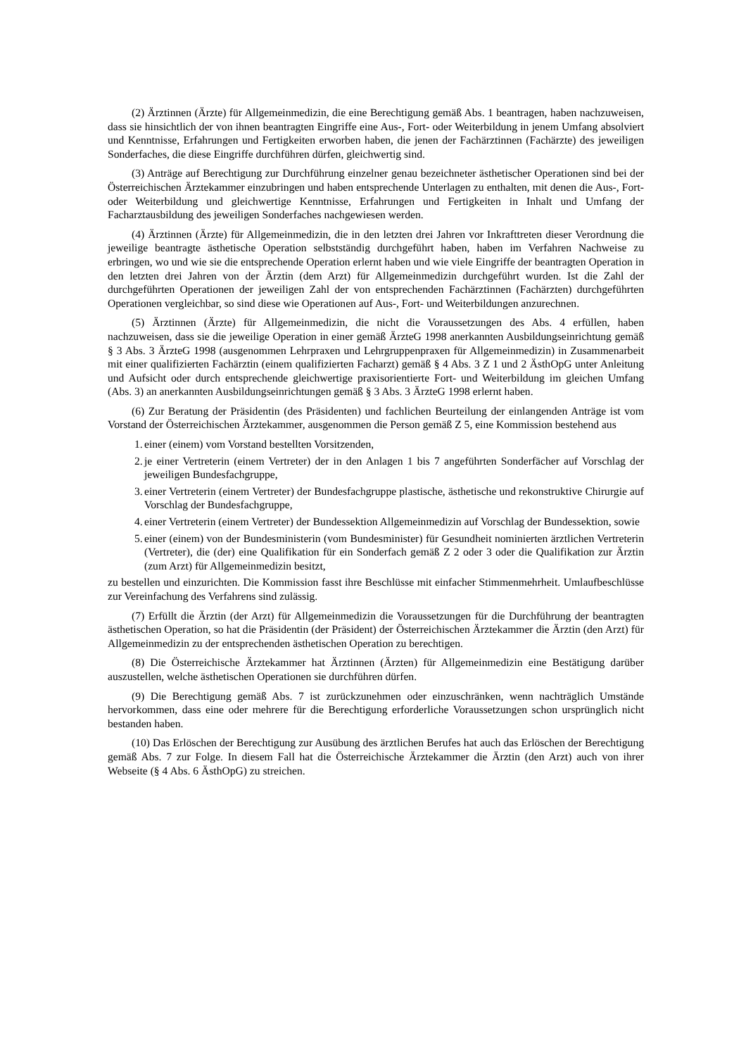(2) Ärztinnen (Ärzte) für Allgemeinmedizin, die eine Berechtigung gemäß Abs. 1 beantragen, haben nachzuweisen, dass sie hinsichtlich der von ihnen beantragten Eingriffe eine Aus-, Fort- oder Weiterbildung in jenem Umfang absolviert und Kenntnisse, Erfahrungen und Fertigkeiten erworben haben, die jenen der Fachärztinnen (Fachärzte) des jeweiligen Sonderfaches, die diese Eingriffe durchführen dürfen, gleichwertig sind.
(3) Anträge auf Berechtigung zur Durchführung einzelner genau bezeichneter ästhetischer Operationen sind bei der Österreichischen Ärztekammer einzubringen und haben entsprechende Unterlagen zu enthalten, mit denen die Aus-, Fort- oder Weiterbildung und gleichwertige Kenntnisse, Erfahrungen und Fertigkeiten in Inhalt und Umfang der Facharztausbildung des jeweiligen Sonderfaches nachgewiesen werden.
(4) Ärztinnen (Ärzte) für Allgemeinmedizin, die in den letzten drei Jahren vor Inkrafttreten dieser Verordnung die jeweilige beantragte ästhetische Operation selbstständig durchgeführt haben, haben im Verfahren Nachweise zu erbringen, wo und wie sie die entsprechende Operation erlernt haben und wie viele Eingriffe der beantragten Operation in den letzten drei Jahren von der Ärztin (dem Arzt) für Allgemeinmedizin durchgeführt wurden. Ist die Zahl der durchgeführten Operationen der jeweiligen Zahl der von entsprechenden Fachärztinnen (Fachärzten) durchgeführten Operationen vergleichbar, so sind diese wie Operationen auf Aus-, Fort- und Weiterbildungen anzurechnen.
(5) Ärztinnen (Ärzte) für Allgemeinmedizin, die nicht die Voraussetzungen des Abs. 4 erfüllen, haben nachzuweisen, dass sie die jeweilige Operation in einer gemäß ÄrzteG 1998 anerkannten Ausbildungseinrichtung gemäß § 3 Abs. 3 ÄrzteG 1998 (ausgenommen Lehrpraxen und Lehrgruppenpraxen für Allgemeinmedizin) in Zusammenarbeit mit einer qualifizierten Fachärztin (einem qualifizierten Facharzt) gemäß § 4 Abs. 3 Z 1 und 2 ÄsthOpG unter Anleitung und Aufsicht oder durch entsprechende gleichwertige praxisorientierte Fort- und Weiterbildung im gleichen Umfang (Abs. 3) an anerkannten Ausbildungseinrichtungen gemäß § 3 Abs. 3 ÄrzteG 1998 erlernt haben.
(6) Zur Beratung der Präsidentin (des Präsidenten) und fachlichen Beurteilung der einlangenden Anträge ist vom Vorstand der Österreichischen Ärztekammer, ausgenommen die Person gemäß Z 5, eine Kommission bestehend aus
1. einer (einem) vom Vorstand bestellten Vorsitzenden,
2. je einer Vertreterin (einem Vertreter) der in den Anlagen 1 bis 7 angeführten Sonderfächer auf Vorschlag der jeweiligen Bundesfachgruppe,
3. einer Vertreterin (einem Vertreter) der Bundesfachgruppe plastische, ästhetische und rekonstruktive Chirurgie auf Vorschlag der Bundesfachgruppe,
4. einer Vertreterin (einem Vertreter) der Bundessektion Allgemeinmedizin auf Vorschlag der Bundessektion, sowie
5. einer (einem) von der Bundesministerin (vom Bundesminister) für Gesundheit nominierten ärztlichen Vertreterin (Vertreter), die (der) eine Qualifikation für ein Sonderfach gemäß Z 2 oder 3 oder die Qualifikation zur Ärztin (zum Arzt) für Allgemeinmedizin besitzt,
zu bestellen und einzurichten. Die Kommission fasst ihre Beschlüsse mit einfacher Stimmenmehrheit. Umlaufbeschlüsse zur Vereinfachung des Verfahrens sind zulässig.
(7) Erfüllt die Ärztin (der Arzt) für Allgemeinmedizin die Voraussetzungen für die Durchführung der beantragten ästhetischen Operation, so hat die Präsidentin (der Präsident) der Österreichischen Ärztekammer die Ärztin (den Arzt) für Allgemeinmedizin zu der entsprechenden ästhetischen Operation zu berechtigen.
(8) Die Österreichische Ärztekammer hat Ärztinnen (Ärzten) für Allgemeinmedizin eine Bestätigung darüber auszustellen, welche ästhetischen Operationen sie durchführen dürfen.
(9) Die Berechtigung gemäß Abs. 7 ist zurückzunehmen oder einzuschränken, wenn nachträglich Umstände hervorkommen, dass eine oder mehrere für die Berechtigung erforderliche Voraussetzungen schon ursprünglich nicht bestanden haben.
(10) Das Erlöschen der Berechtigung zur Ausübung des ärztlichen Berufes hat auch das Erlöschen der Berechtigung gemäß Abs. 7 zur Folge. In diesem Fall hat die Österreichische Ärztekammer die Ärztin (den Arzt) auch von ihrer Webseite (§ 4 Abs. 6 ÄsthOpG) zu streichen.